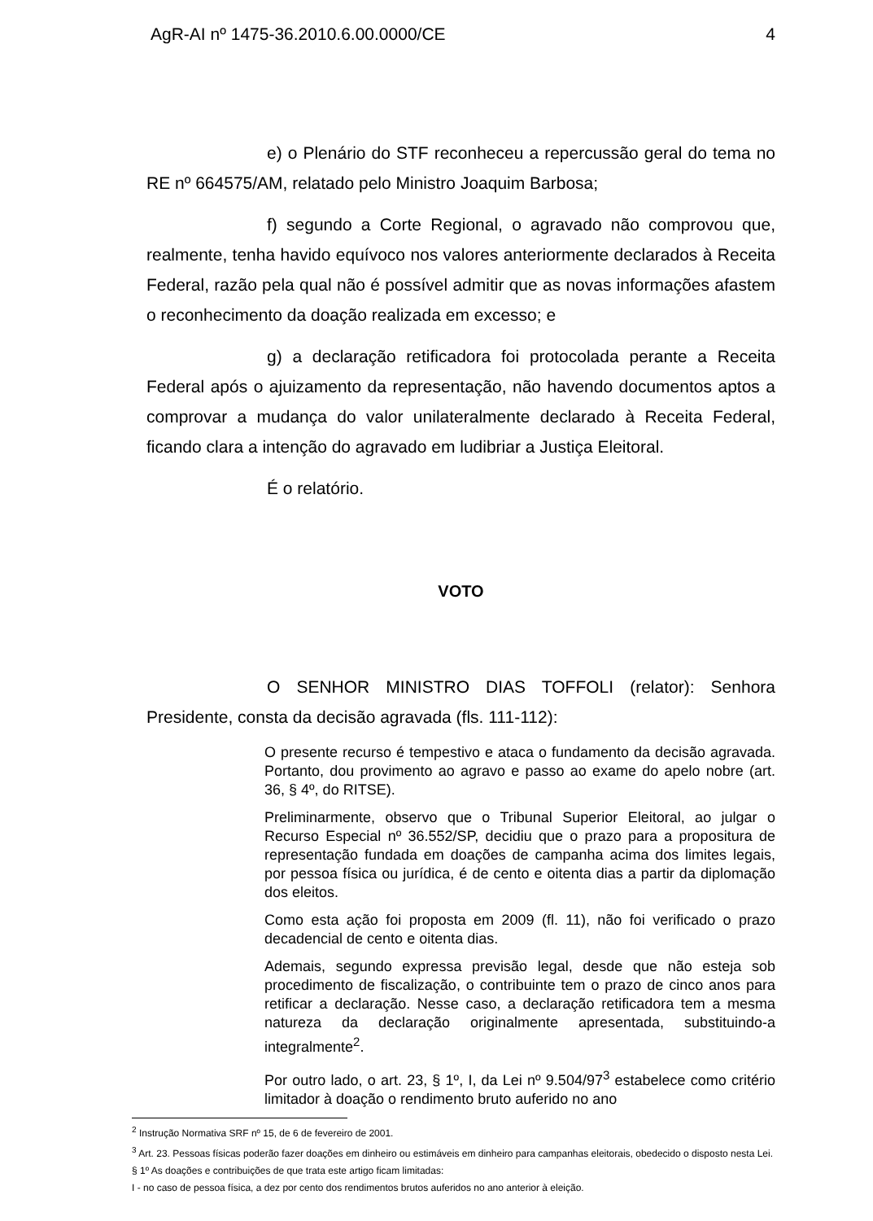AgR-AI nº 1475-36.2010.6.00.0000/CE 4
e) o Plenário do STF reconheceu a repercussão geral do tema no RE nº 664575/AM, relatado pelo Ministro Joaquim Barbosa;
f) segundo a Corte Regional, o agravado não comprovou que, realmente, tenha havido equívoco nos valores anteriormente declarados à Receita Federal, razão pela qual não é possível admitir que as novas informações afastem o reconhecimento da doação realizada em excesso; e
g) a declaração retificadora foi protocolada perante a Receita Federal após o ajuizamento da representação, não havendo documentos aptos a comprovar a mudança do valor unilateralmente declarado à Receita Federal, ficando clara a intenção do agravado em ludibriar a Justiça Eleitoral.
É o relatório.
VOTO
O SENHOR MINISTRO DIAS TOFFOLI (relator): Senhora Presidente, consta da decisão agravada (fls. 111-112):
O presente recurso é tempestivo e ataca o fundamento da decisão agravada. Portanto, dou provimento ao agravo e passo ao exame do apelo nobre (art. 36, § 4º, do RITSE).
Preliminarmente, observo que o Tribunal Superior Eleitoral, ao julgar o Recurso Especial nº 36.552/SP, decidiu que o prazo para a propositura de representação fundada em doações de campanha acima dos limites legais, por pessoa física ou jurídica, é de cento e oitenta dias a partir da diplomação dos eleitos.
Como esta ação foi proposta em 2009 (fl. 11), não foi verificado o prazo decadencial de cento e oitenta dias.
Ademais, segundo expressa previsão legal, desde que não esteja sob procedimento de fiscalização, o contribuinte tem o prazo de cinco anos para retificar a declaração. Nesse caso, a declaração retificadora tem a mesma natureza da declaração originalmente apresentada, substituindo-a integralmente<sup>2</sup>.
Por outro lado, o art. 23, § 1º, I, da Lei nº 9.504/97<sup>3</sup> estabelece como critério limitador à doação o rendimento bruto auferido no ano
<sup>2</sup> Instrução Normativa SRF nº 15, de 6 de fevereiro de 2001.
<sup>3</sup> Art. 23. Pessoas físicas poderão fazer doações em dinheiro ou estimáveis em dinheiro para campanhas eleitorais, obedecido o disposto nesta Lei.
§ 1º As doações e contribuições de que trata este artigo ficam limitadas:
I - no caso de pessoa física, a dez por cento dos rendimentos brutos auferidos no ano anterior à eleição.